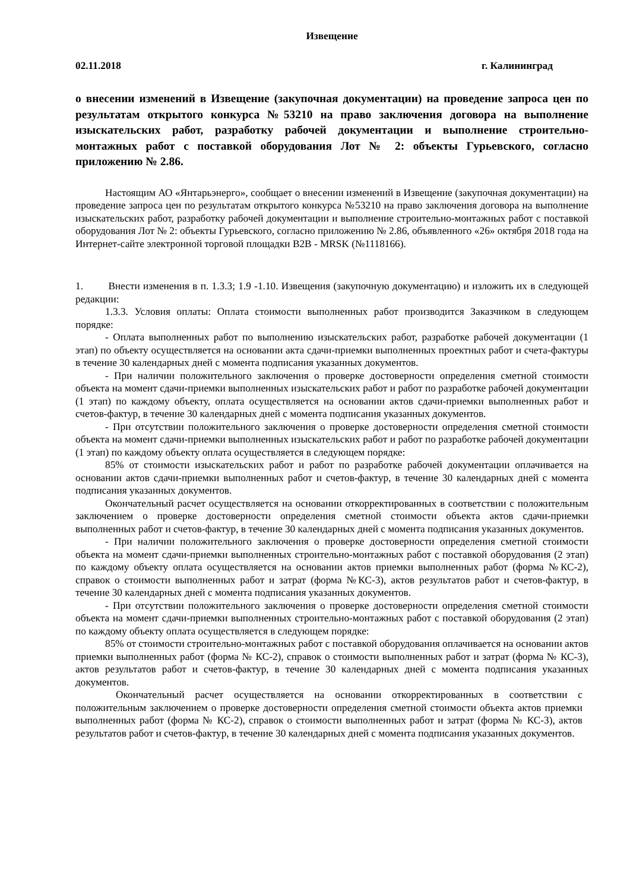Извещение
02.11.2018 г. Калининград
о внесении изменений в Извещение (закупочная документации) на проведение запроса цен по результатам открытого конкурса №53210 на право заключения договора на выполнение изыскательских работ, разработку рабочей документации и выполнение строительно-монтажных работ с поставкой оборудования Лот № 2: объекты Гурьевского, согласно приложению № 2.86.
Настоящим АО «Янтарьэнерго», сообщает о внесении изменений в Извещение (закупочная документации) на проведение запроса цен по результатам открытого конкурса №53210 на право заключения договора на выполнение изыскательских работ, разработку рабочей документации и выполнение строительно-монтажных работ с поставкой оборудования Лот № 2: объекты Гурьевского, согласно приложению № 2.86, объявленного «26» октября 2018 года на Интернет-сайте электронной торговой площадки B2B - MRSK (№1118166).
1. Внести изменения в п. 1.3.3; 1.9 -1.10. Извещения (закупочную документацию) и изложить их в следующей редакции:
1.3.3. Условия оплаты: Оплата стоимости выполненных работ производится Заказчиком в следующем порядке:
- Оплата выполненных работ по выполнению изыскательских работ, разработке рабочей документации (1 этап) по объекту осуществляется на основании акта сдачи-приемки выполненных проектных работ и счета-фактуры в течение 30 календарных дней с момента подписания указанных документов.
- При наличии положительного заключения о проверке достоверности определения сметной стоимости объекта на момент сдачи-приемки выполненных изыскательских работ и работ по разработке рабочей документации (1 этап) по каждому объекту, оплата осуществляется на основании актов сдачи-приемки выполненных работ и счетов-фактур, в течение 30 календарных дней с момента подписания указанных документов.
- При отсутствии положительного заключения о проверке достоверности определения сметной стоимости объекта на момент сдачи-приемки выполненных изыскательских работ и работ по разработке рабочей документации (1 этап) по каждому объекту оплата осуществляется в следующем порядке:
85% от стоимости изыскательских работ и работ по разработке рабочей документации оплачивается на основании актов сдачи-приемки выполненных работ и счетов-фактур, в течение 30 календарных дней с момента подписания указанных документов.
Окончательный расчет осуществляется на основании откорректированных в соответствии с положительным заключением о проверке достоверности определения сметной стоимости объекта актов сдачи-приемки выполненных работ и счетов-фактур, в течение 30 календарных дней с момента подписания указанных документов.
- При наличии положительного заключения о проверке достоверности определения сметной стоимости объекта на момент сдачи-приемки выполненных строительно-монтажных работ с поставкой оборудования (2 этап) по каждому объекту оплата осуществляется на основании актов приемки выполненных работ (форма №КС-2), справок о стоимости выполненных работ и затрат (форма №КС-3), актов результатов работ и счетов-фактур, в течение 30 календарных дней с момента подписания указанных документов.
- При отсутствии положительного заключения о проверке достоверности определения сметной стоимости объекта на момент сдачи-приемки выполненных строительно-монтажных работ с поставкой оборудования (2 этап) по каждому объекту оплата осуществляется в следующем порядке:
85% от стоимости строительно-монтажных работ с поставкой оборудования оплачивается на основании актов приемки выполненных работ (форма № КС-2), справок о стоимости выполненных работ и затрат (форма № КС-3), актов результатов работ и счетов-фактур, в течение 30 календарных дней с момента подписания указанных документов.
Окончательный расчет осуществляется на основании откорректированных в соответствии с положительным заключением о проверке достоверности определения сметной стоимости объекта актов приемки выполненных работ (форма № КС-2), справок о стоимости выполненных работ и затрат (форма № КС-3), актов результатов работ и счетов-фактур, в течение 30 календарных дней с момента подписания указанных документов.